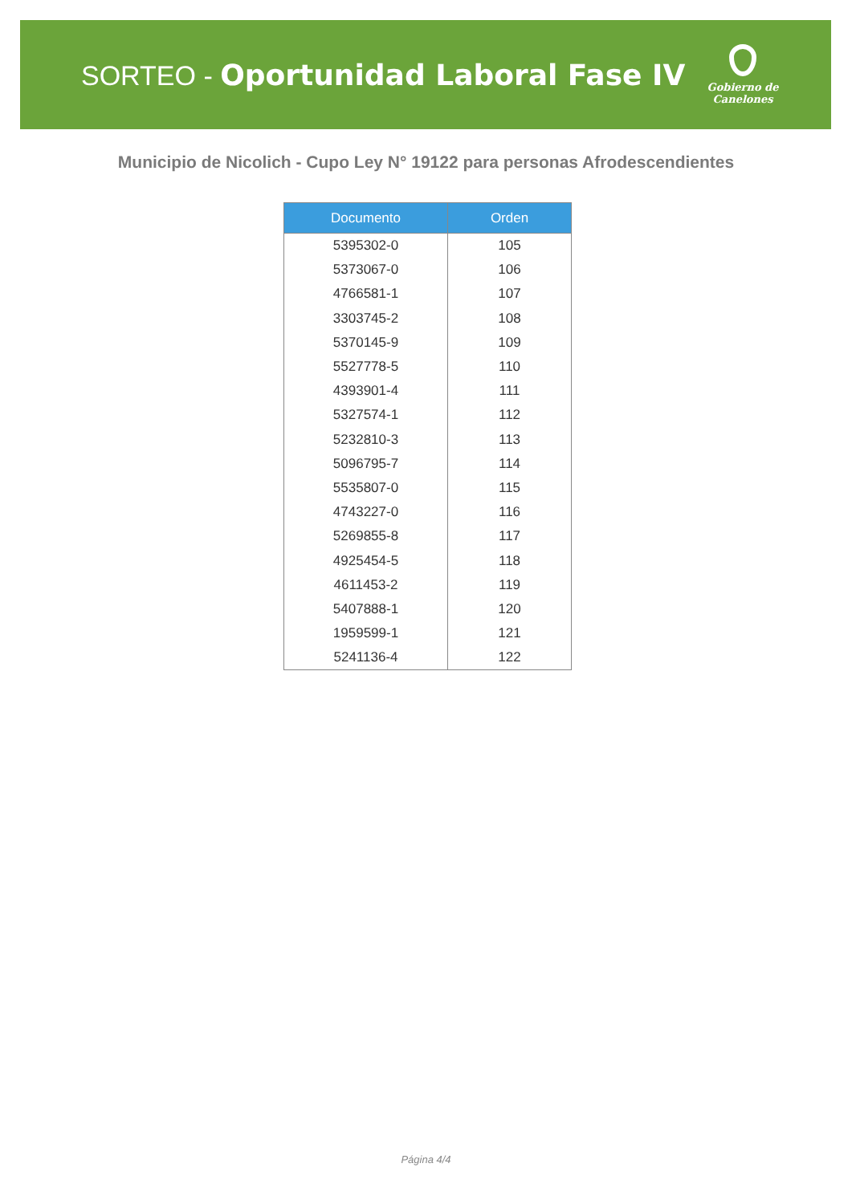SORTEO - Oportunidad Laboral Fase IV
Gobierno de
Canelones
Municipio de Nicolich - Cupo Ley N° 19122 para personas Afrodescendientes
| Documento | Orden |
| --- | --- |
| 5395302-0 | 105 |
| 5373067-0 | 106 |
| 4766581-1 | 107 |
| 3303745-2 | 108 |
| 5370145-9 | 109 |
| 5527778-5 | 110 |
| 4393901-4 | 111 |
| 5327574-1 | 112 |
| 5232810-3 | 113 |
| 5096795-7 | 114 |
| 5535807-0 | 115 |
| 4743227-0 | 116 |
| 5269855-8 | 117 |
| 4925454-5 | 118 |
| 4611453-2 | 119 |
| 5407888-1 | 120 |
| 1959599-1 | 121 |
| 5241136-4 | 122 |
Página 4/4